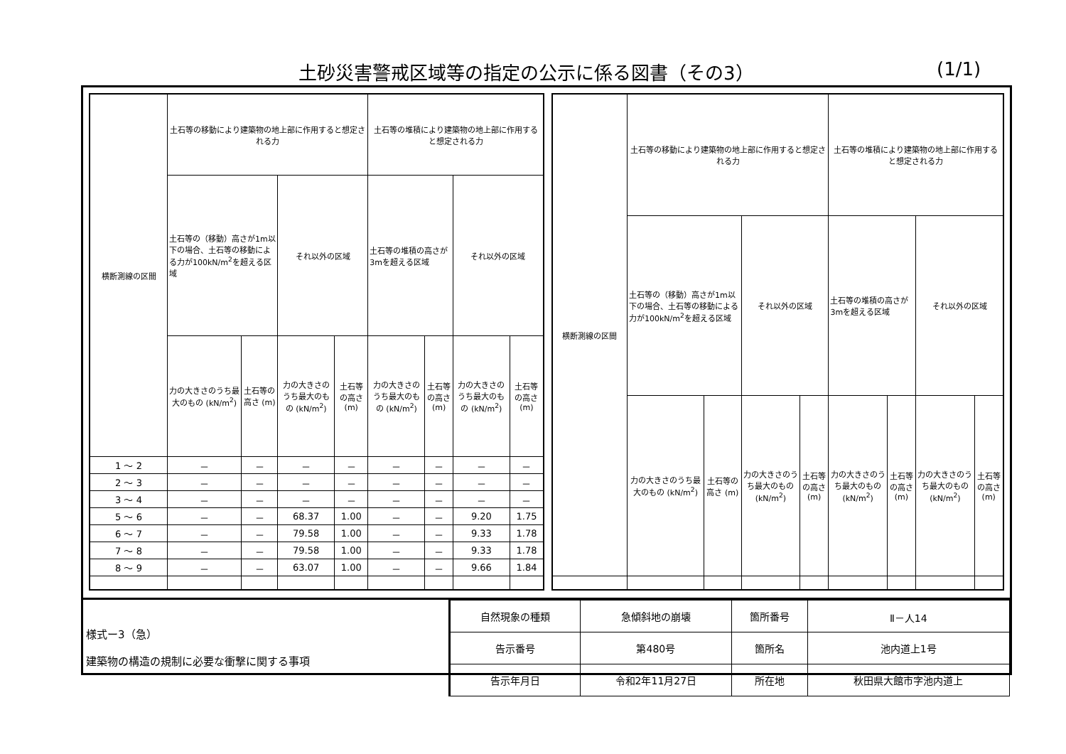土砂災害警戒区域等の指定の公示に係る図書（その3）
(1/1)
| 横断測線の区間 | 土石等の移動により建築物の地上部に作用すると想定される力 | | | | 土石等の堆積により建築物の地上部に作用すると想定される力 | | | |
| --- | --- | --- | --- | --- | --- | --- | --- | --- |
| | 土石等の（移動）高さが1m以下の場合、土石等の移動による力が100kN/m<sup>2</sup>を超える区域 | | それ以外の区域 | | 土石等の堆積の高さが3mを超える区域 | | それ以外の区域 | |
| | 力の大きさのうち最大のもの (kN/m<sup>2</sup>) | 土石等の高さ (m) | 力の大きさのうち最大のもの (kN/m<sup>2</sup>) | 土石等の高さ (m) | 力の大きさのうち最大のもの (kN/m<sup>2</sup>) | 土石等の高さ (m) | 力の大きさのうち最大のもの (kN/m<sup>2</sup>) | 土石等の高さ (m) |
| 1 ～ 2 | － | － | － | － | － | － | － | － |
| 2 ～ 3 | － | － | － | － | － | － | － | － |
| 3 ～ 4 | － | － | － | － | － | － | － | － |
| 5 ～ 6 | － | － | 68.37 | 1.00 | － | － | 9.20 | 1.75 |
| 6 ～ 7 | － | － | 79.58 | 1.00 | － | － | 9.33 | 1.78 |
| 7 ～ 8 | － | － | 79.58 | 1.00 | － | － | 9.33 | 1.78 |
| 8 ～ 9 | － | － | 63.07 | 1.00 | － | － | 9.66 | 1.84 |
| 横断測線の区間 | 土石等の移動により建築物の地上部に作用すると想定される力 | | | | 土石等の堆積により建築物の地上部に作用すると想定される力 | | | |
| --- | --- | --- | --- | --- | --- | --- | --- | --- |
| | 土石等の（移動）高さが1m以下の場合、土石等の移動による力が100kN/m<sup>2</sup>を超える区域 | | それ以外の区域 | | 土石等の堆積の高さが3mを超える区域 | | それ以外の区域 | |
| | 力の大きさのうち最大のもの (kN/m<sup>2</sup>) | 土石等の高さ (m) | 力の大きさのうち最大のもの (kN/m<sup>2</sup>) | 土石等の高さ (m) | 力の大きさのうち最大のもの (kN/m<sup>2</sup>) | 土石等の高さ (m) | 力の大きさのうち最大のもの (kN/m<sup>2</sup>) | 土石等の高さ (m) |
様式ー3（急）
建築物の構造の規制に必要な衝撃に関する事項
| 自然現象の種類 | 急傾斜地の崩壊 | 箇所番号 | Ⅱ－人14 |
| 告示番号 | 第480号 | 箇所名 | 池内道上1号 |
| 告示年月日 | 令和2年11月27日 | 所在地 | 秋田県大館市字池内道上 |